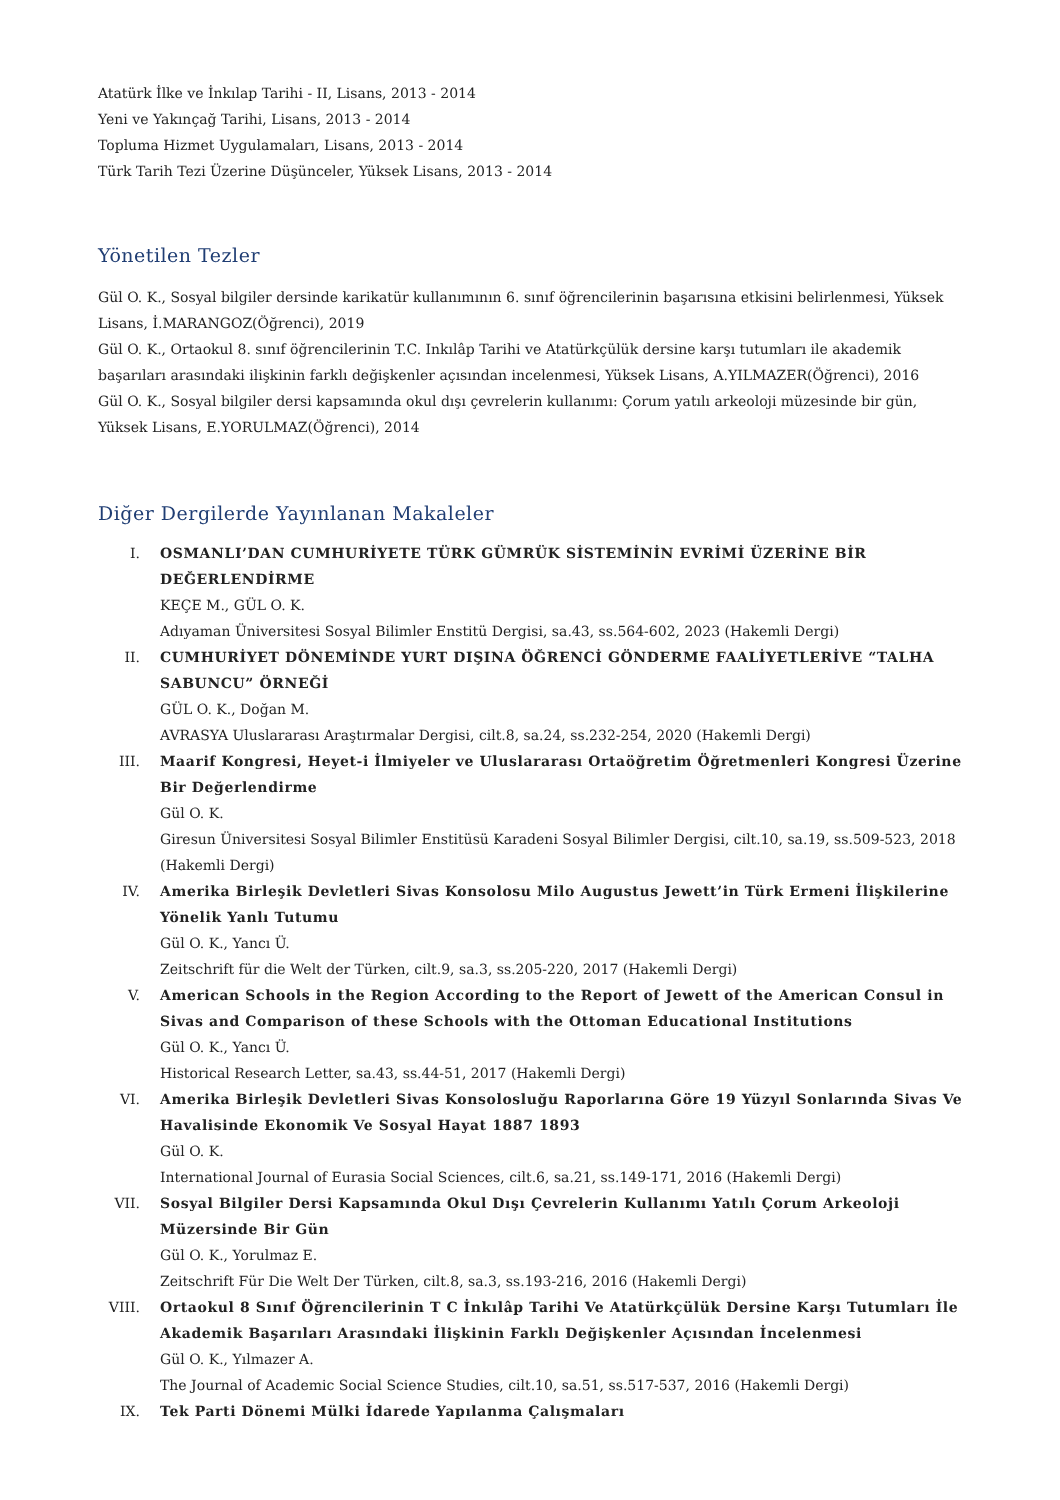Atatürk İlke ve İnkılap Tarihi - II, Lisans, 2013 - 2014
Yeni ve Yakınçağ Tarihi, Lisans, 2013 - 2014
Topluma Hizmet Uygulamaları, Lisans, 2013 - 2014
Türk Tarih Tezi Üzerine Düşünceler, Yüksek Lisans, 2013 - 2014
Yönetilen Tezler
Gül O. K., Sosyal bilgiler dersinde karikatür kullanımının 6. sınıf öğrencilerinin başarısına etkisini belirlenmesi, Yüksek Lisans, İ.MARANGOZ(Öğrenci), 2019
Gül O. K., Ortaokul 8. sınıf öğrencilerinin T.C. Inkılâp Tarihi ve Atatürkçülük dersine karşı tutumları ile akademik başarıları arasındaki ilişkinin farklı değişkenler açısından incelenmesi, Yüksek Lisans, A.YILMAZER(Öğrenci), 2016
Gül O. K., Sosyal bilgiler dersi kapsamında okul dışı çevrelerin kullanımı: Çorum yatılı arkeoloji müzesinde bir gün, Yüksek Lisans, E.YORULMAZ(Öğrenci), 2014
Diğer Dergilerde Yayınlanan Makaleler
I. OSMANLI’DAN CUMHURİYETE TÜRK GÜMRÜK SİSTEMİNİN EVRİMİ ÜZERİNE BİR DEĞERLENDİRME
KEÇE M., GÜL O. K.
Adıyaman Üniversitesi Sosyal Bilimler Enstitü Dergisi, sa.43, ss.564-602, 2023 (Hakemli Dergi)
II. CUMHURİYET DÖNEMİNDE YURT DIŞINA ÖĞRENCİ GÖNDERME FAALİYETLERİVE “TALHA SABUNCU” ÖRNEĞİ
GÜL O. K., Doğan M.
AVRASYA Uluslararası Araştırmalar Dergisi, cilt.8, sa.24, ss.232-254, 2020 (Hakemli Dergi)
III. Maarif Kongresi, Heyet-i İlmiyeler ve Uluslararası Ortaöğretim Öğretmenleri Kongresi Üzerine Bir Değerlendirme
Gül O. K.
Giresun Üniversitesi Sosyal Bilimler Enstitüsü Karadeni Sosyal Bilimler Dergisi, cilt.10, sa.19, ss.509-523, 2018 (Hakemli Dergi)
IV. Amerika Birleşik Devletleri Sivas Konsolosu Milo Augustus Jewett’in Türk Ermeni İlişkilerine Yönelik Yanlı Tutumu
Gül O. K., Yancı Ü.
Zeitschrift für die Welt der Türken, cilt.9, sa.3, ss.205-220, 2017 (Hakemli Dergi)
V. American Schools in the Region According to the Report of Jewett of the American Consul in Sivas and Comparison of these Schools with the Ottoman Educational Institutions
Gül O. K., Yancı Ü.
Historical Research Letter, sa.43, ss.44-51, 2017 (Hakemli Dergi)
VI. Amerika Birleşik Devletleri Sivas Konsolosluğu Raporlarına Göre 19 Yüzyıl Sonlarında Sivas Ve Havalisinde Ekonomik Ve Sosyal Hayat 1887 1893
Gül O. K.
International Journal of Eurasia Social Sciences, cilt.6, sa.21, ss.149-171, 2016 (Hakemli Dergi)
VII. Sosyal Bilgiler Dersi Kapsamında Okul Dışı Çevrelerin Kullanımı Yatılı Çorum Arkeoloji Müzersinde Bir Gün
Gül O. K., Yorulmaz E.
Zeitschrift Für Die Welt Der Türken, cilt.8, sa.3, ss.193-216, 2016 (Hakemli Dergi)
VIII. Ortaokul 8 Sınıf Öğrencilerinin T C İnkılâp Tarihi Ve Atatürkçülük Dersine Karşı Tutumları İle Akademik Başarıları Arasındaki İlişkinin Farklı Değişkenler Açısından İncelenmesi
Gül O. K., Yılmazer A.
The Journal of Academic Social Science Studies, cilt.10, sa.51, ss.517-537, 2016 (Hakemli Dergi)
IX. Tek Parti Dönemi Mülki İdarede Yapılanma Çalışmaları